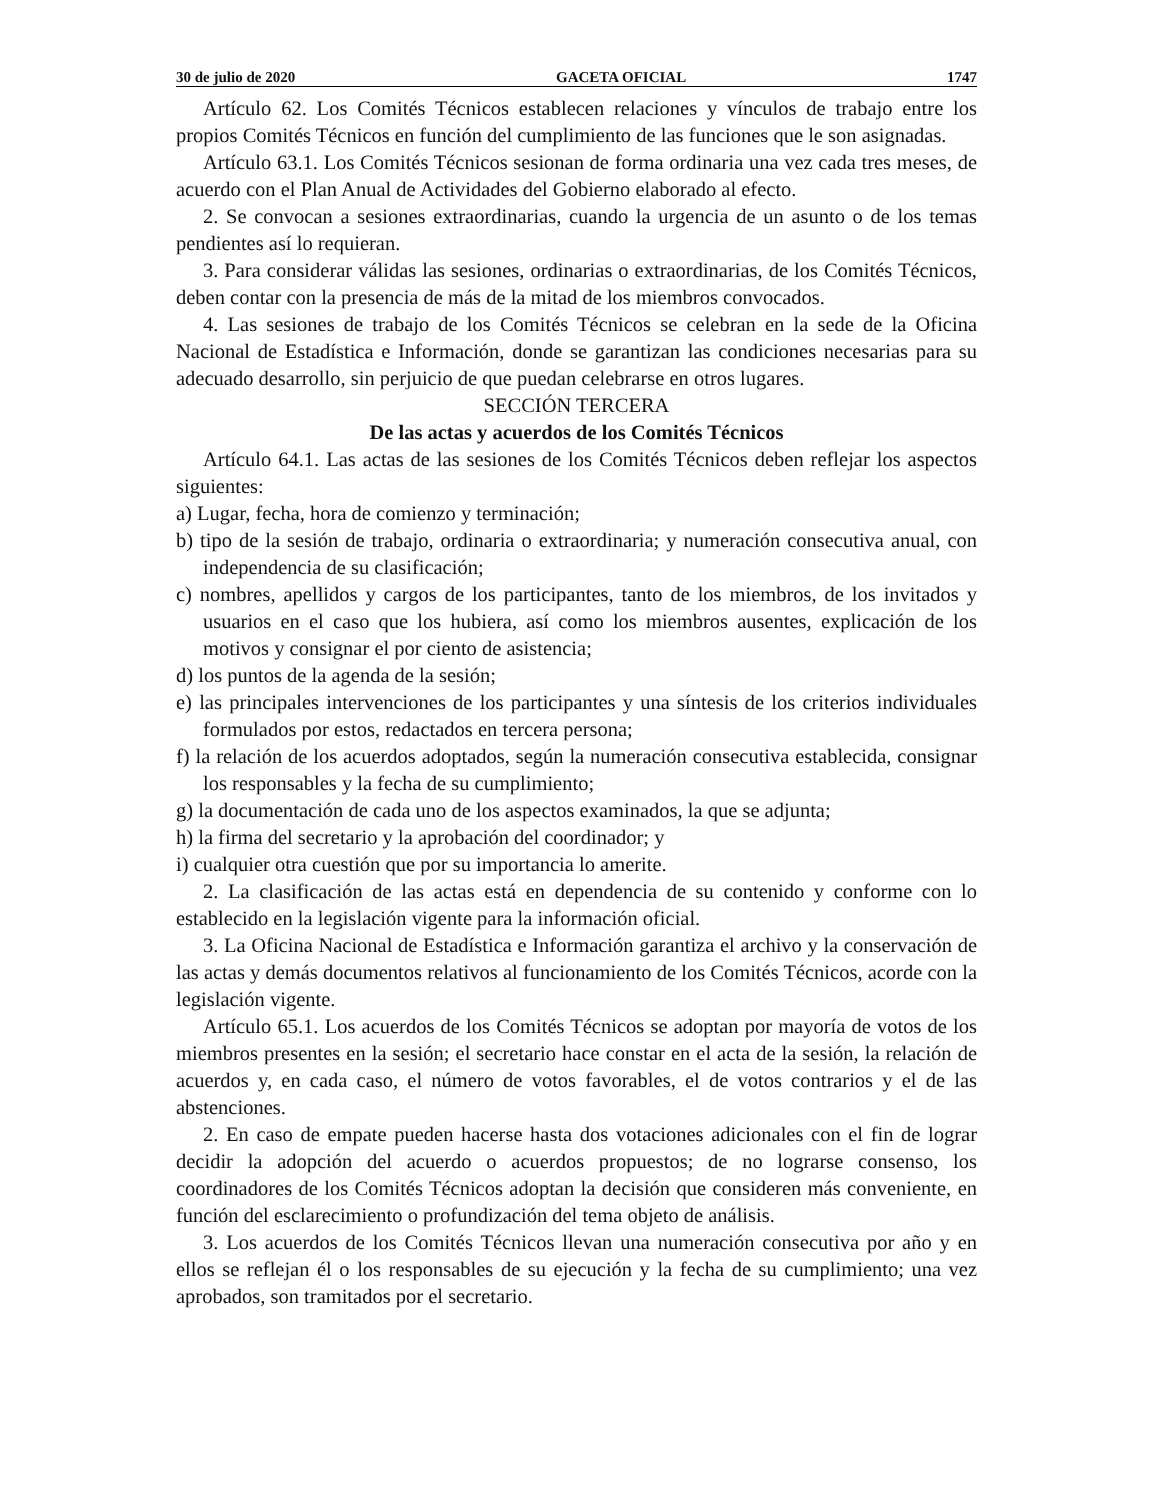30 de julio de 2020 GACETA OFICIAL 1747
Artículo 62. Los Comités Técnicos establecen relaciones y vínculos de trabajo entre los propios Comités Técnicos en función del cumplimiento de las funciones que le son asignadas.
Artículo 63.1. Los Comités Técnicos sesionan de forma ordinaria una vez cada tres meses, de acuerdo con el Plan Anual de Actividades del Gobierno elaborado al efecto.
2. Se convocan a sesiones extraordinarias, cuando la urgencia de un asunto o de los temas pendientes así lo requieran.
3. Para considerar válidas las sesiones, ordinarias o extraordinarias, de los Comités Técnicos, deben contar con la presencia de más de la mitad de los miembros convocados.
4. Las sesiones de trabajo de los Comités Técnicos se celebran en la sede de la Oficina Nacional de Estadística e Información, donde se garantizan las condiciones necesarias para su adecuado desarrollo, sin perjuicio de que puedan celebrarse en otros lugares.
SECCIÓN TERCERA
De las actas y acuerdos de los Comités Técnicos
Artículo 64.1. Las actas de las sesiones de los Comités Técnicos deben reflejar los aspectos siguientes:
a) Lugar, fecha, hora de comienzo y terminación;
b) tipo de la sesión de trabajo, ordinaria o extraordinaria; y numeración consecutiva anual, con independencia de su clasificación;
c) nombres, apellidos y cargos de los participantes, tanto de los miembros, de los invitados y usuarios en el caso que los hubiera, así como los miembros ausentes, explicación de los motivos y consignar el por ciento de asistencia;
d) los puntos de la agenda de la sesión;
e) las principales intervenciones de los participantes y una síntesis de los criterios individuales formulados por estos, redactados en tercera persona;
f) la relación de los acuerdos adoptados, según la numeración consecutiva establecida, consignar los responsables y la fecha de su cumplimiento;
g) la documentación de cada uno de los aspectos examinados, la que se adjunta;
h) la firma del secretario y la aprobación del coordinador; y
i) cualquier otra cuestión que por su importancia lo amerite.
2. La clasificación de las actas está en dependencia de su contenido y conforme con lo establecido en la legislación vigente para la información oficial.
3. La Oficina Nacional de Estadística e Información garantiza el archivo y la conservación de las actas y demás documentos relativos al funcionamiento de los Comités Técnicos, acorde con la legislación vigente.
Artículo 65.1. Los acuerdos de los Comités Técnicos se adoptan por mayoría de votos de los miembros presentes en la sesión; el secretario hace constar en el acta de la sesión, la relación de acuerdos y, en cada caso, el número de votos favorables, el de votos contrarios y el de las abstenciones.
2. En caso de empate pueden hacerse hasta dos votaciones adicionales con el fin de lograr decidir la adopción del acuerdo o acuerdos propuestos; de no lograrse consenso, los coordinadores de los Comités Técnicos adoptan la decisión que consideren más conveniente, en función del esclarecimiento o profundización del tema objeto de análisis.
3. Los acuerdos de los Comités Técnicos llevan una numeración consecutiva por año y en ellos se reflejan él o los responsables de su ejecución y la fecha de su cumplimiento; una vez aprobados, son tramitados por el secretario.